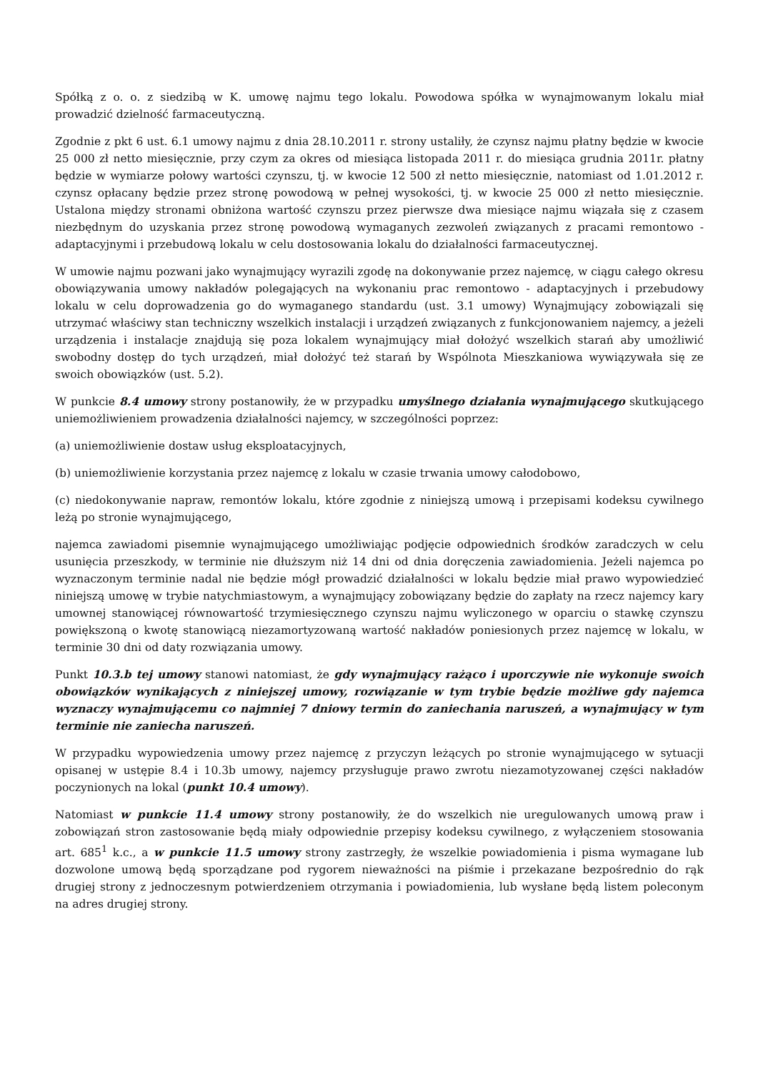Spółką z o. o. z siedzibą w K. umowę najmu tego lokalu. Powodowa spółka w wynajmowanym lokalu miał prowadzić dzielność farmaceutyczną.
Zgodnie z pkt 6 ust. 6.1 umowy najmu z dnia 28.10.2011 r. strony ustaliły, że czynsz najmu płatny będzie w kwocie 25 000 zł netto miesięcznie, przy czym za okres od miesiąca listopada 2011 r. do miesiąca grudnia 2011r. płatny będzie w wymiarze połowy wartości czynszu, tj. w kwocie 12 500 zł netto miesięcznie, natomiast od 1.01.2012 r. czynsz opłacany będzie przez stronę powodową w pełnej wysokości, tj. w kwocie 25 000 zł netto miesięcznie. Ustalona między stronami obniżona wartość czynszu przez pierwsze dwa miesiące najmu wiązała się z czasem niezbędnym do uzyskania przez stronę powodową wymaganych zezwoleń związanych z pracami remontowo - adaptacyjnymi i przebudową lokalu w celu dostosowania lokalu do działalności farmaceutycznej.
W umowie najmu pozwani jako wynajmujący wyrazili zgodę na dokonywanie przez najemcę, w ciągu całego okresu obowiązywania umowy nakładów polegających na wykonaniu prac remontowo - adaptacyjnych i przebudowy lokalu w celu doprowadzenia go do wymaganego standardu (ust. 3.1 umowy) Wynajmujący zobowiązali się utrzymać właściwy stan techniczny wszelkich instalacji i urządzeń związanych z funkcjonowaniem najemcy, a jeżeli urządzenia i instalacje znajdują się poza lokalem wynajmujący miał dołożyć wszelkich starań aby umożliwić swobodny dostęp do tych urządzeń, miał dołożyć też starań by Wspólnota Mieszkaniowa wywiązywała się ze swoich obowiązków (ust. 5.2).
W punkcie 8.4 umowy strony postanowiły, że w przypadku umyślnego działania wynajmującego skutkującego uniemożliwieniem prowadzenia działalności najemcy, w szczególności poprzez:
(a) uniemożliwienie dostaw usług eksploatacyjnych,
(b) uniemożliwienie korzystania przez najemcę z lokalu w czasie trwania umowy całodobowo,
(c) niedokonywanie napraw, remontów lokalu, które zgodnie z niniejszą umową i przepisami kodeksu cywilnego leżą po stronie wynajmującego,
najemca zawiadomi pisemnie wynajmującego umożliwiając podjęcie odpowiednich środków zaradczych w celu usunięcia przeszkody, w terminie nie dłuższym niż 14 dni od dnia doręczenia zawiadomienia. Jeżeli najemca po wyznaczonym terminie nadal nie będzie mógł prowadzić działalności w lokalu będzie miał prawo wypowiedzieć niniejszą umowę w trybie natychmiastowym, a wynajmujący zobowiązany będzie do zapłaty na rzecz najemcy kary umownej stanowiącej równowartość trzymiesięcznego czynszu najmu wyliczonego w oparciu o stawkę czynszu powiększoną o kwotę stanowiącą niezamortyzowaną wartość nakładów poniesionych przez najemcę w lokalu, w terminie 30 dni od daty rozwiązania umowy.
Punkt 10.3.b tej umowy stanowi natomiast, że gdy wynajmujący rażąco i uporczywie nie wykonuje swoich obowiązków wynikających z niniejszej umowy, rozwiązanie w tym trybie będzie możliwe gdy najemca wyznaczy wynajmującemu co najmniej 7 dniowy termin do zaniechania naruszeń, a wynajmujący w tym terminie nie zaniecha naruszeń.
W przypadku wypowiedzenia umowy przez najemcę z przyczyn leżących po stronie wynajmującego w sytuacji opisanej w ustępie 8.4 i 10.3b umowy, najemcy przysługuje prawo zwrotu niezamotyzowanej części nakładów poczynionych na lokal (punkt 10.4 umowy).
Natomiast w punkcie 11.4 umowy strony postanowiły, że do wszelkich nie uregulowanych umową praw i zobowiązań stron zastosowanie będą miały odpowiednie przepisy kodeksu cywilnego, z wyłączeniem stosowania art. 685<sup>1</sup> k.c., a w punkcie 11.5 umowy strony zastrzegły, że wszelkie powiadomienia i pisma wymagane lub dozwolone umową będą sporządzane pod rygorem nieważności na piśmie i przekazane bezpośrednio do rąk drugiej strony z jednoczesnym potwierdzeniem otrzymania i powiadomienia, lub wysłane będą listem poleconym na adres drugiej strony.